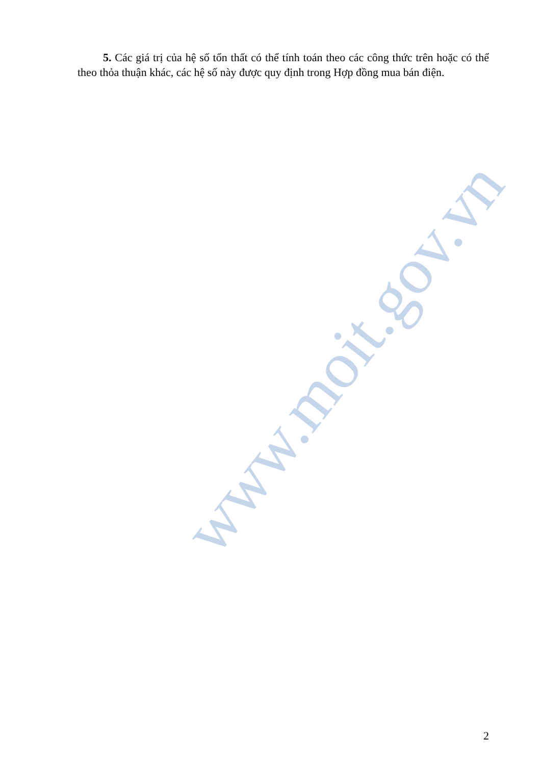5. Các giá trị của hệ số tổn thất có thể tính toán theo các công thức trên hoặc có thể theo thỏa thuận khác, các hệ số này được quy định trong Hợp đồng mua bán điện.
www.moit.gov.vn
2